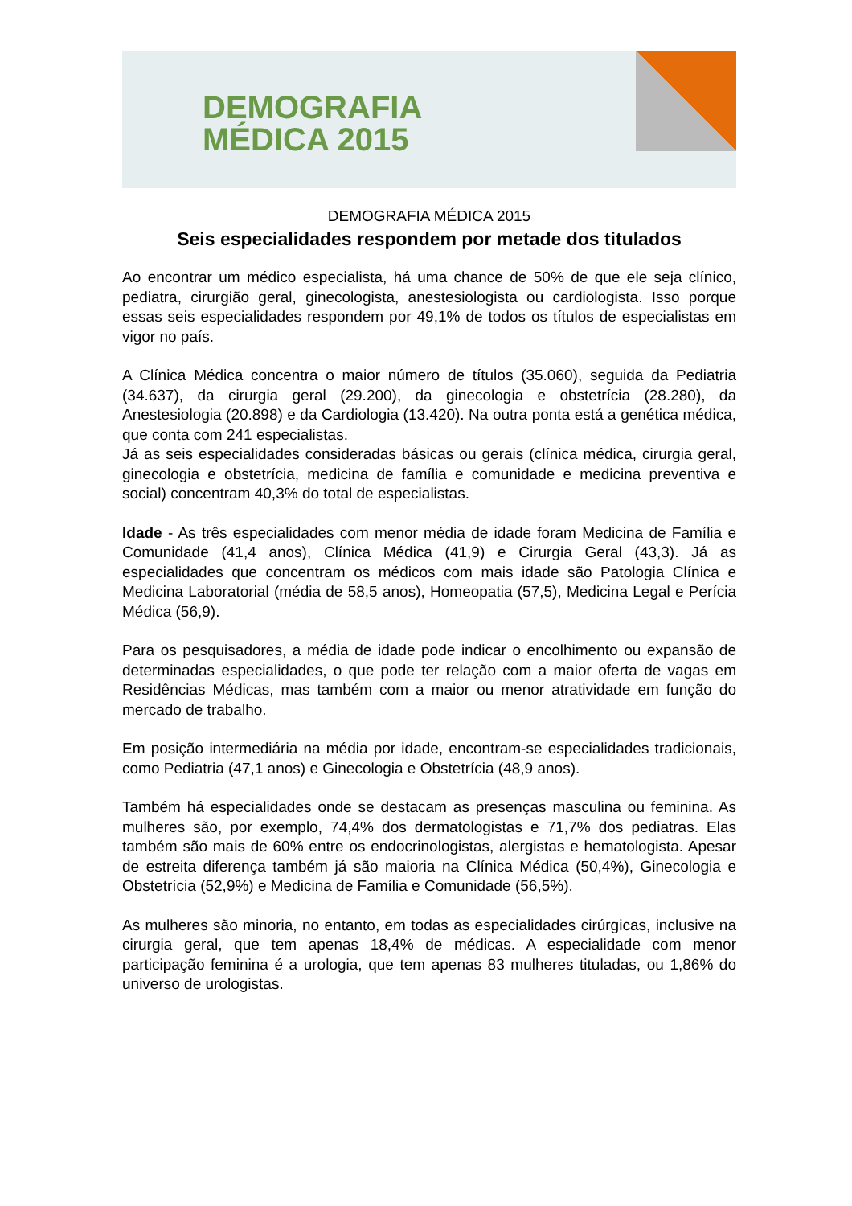DEMOGRAFIA
MÉDICA 2015
DEMOGRAFIA MÉDICA 2015
Seis especialidades respondem por metade dos titulados
Ao encontrar um médico especialista, há uma chance de 50% de que ele seja clínico, pediatra, cirurgião geral, ginecologista, anestesiologista ou cardiologista. Isso porque essas seis especialidades respondem por 49,1% de todos os títulos de especialistas em vigor no país.
A Clínica Médica concentra o maior número de títulos (35.060), seguida da Pediatria (34.637), da cirurgia geral (29.200), da ginecologia e obstetrícia (28.280), da Anestesiologia (20.898) e da Cardiologia (13.420). Na outra ponta está a genética médica, que conta com 241 especialistas.
Já as seis especialidades consideradas básicas ou gerais (clínica médica, cirurgia geral, ginecologia e obstetrícia, medicina de família e comunidade e medicina preventiva e social) concentram 40,3% do total de especialistas.
Idade - As três especialidades com menor média de idade foram Medicina de Família e Comunidade (41,4 anos), Clínica Médica (41,9) e Cirurgia Geral (43,3). Já as especialidades que concentram os médicos com mais idade são Patologia Clínica e Medicina Laboratorial (média de 58,5 anos), Homeopatia (57,5), Medicina Legal e Perícia Médica (56,9).
Para os pesquisadores, a média de idade pode indicar o encolhimento ou expansão de determinadas especialidades, o que pode ter relação com a maior oferta de vagas em Residências Médicas, mas também com a maior ou menor atratividade em função do mercado de trabalho.
Em posição intermediária na média por idade, encontram-se especialidades tradicionais, como Pediatria (47,1 anos) e Ginecologia e Obstetrícia (48,9 anos).
Também há especialidades onde se destacam as presenças masculina ou feminina. As mulheres são, por exemplo, 74,4% dos dermatologistas e 71,7% dos pediatras. Elas também são mais de 60% entre os endocrinologistas, alergistas e hematologista. Apesar de estreita diferença também já são maioria na Clínica Médica (50,4%), Ginecologia e Obstetrícia (52,9%) e Medicina de Família e Comunidade (56,5%).
As mulheres são minoria, no entanto, em todas as especialidades cirúrgicas, inclusive na cirurgia geral, que tem apenas 18,4% de médicas. A especialidade com menor participação feminina é a urologia, que tem apenas 83 mulheres tituladas, ou 1,86% do universo de urologistas.